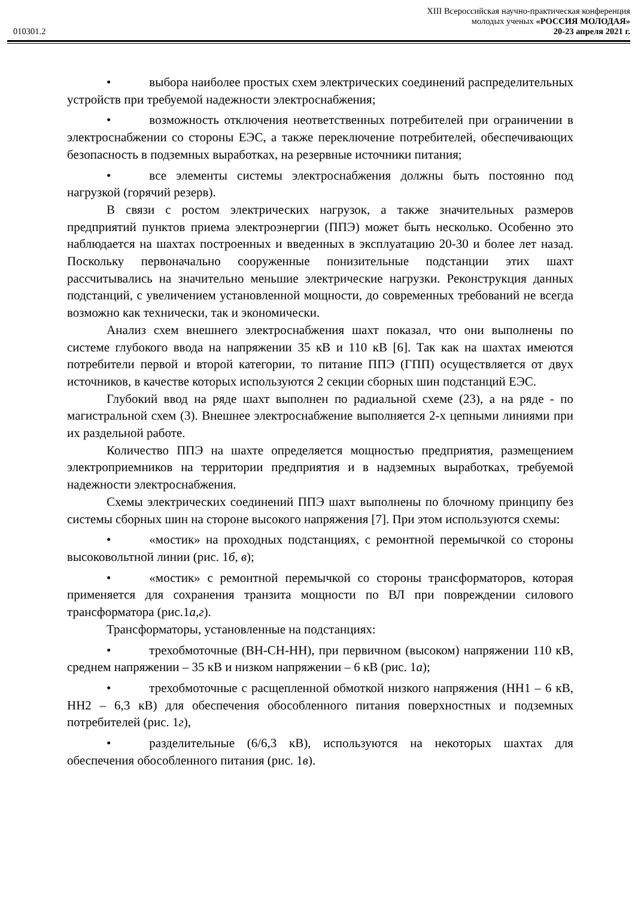010301.2
XIII Всероссийская научно-практическая конференция
молодых ученых «РОССИЯ МОЛОДАЯ»
20-23 апреля 2021 г.
• выбора наиболее простых схем электрических соединений распределительных устройств при требуемой надежности электроснабжения;
• возможность отключения неответственных потребителей при ограничении в электроснабжении со стороны ЕЭС, а также переключение потребителей, обеспечивающих безопасность в подземных выработках, на резервные источники питания;
• все элементы системы электроснабжения должны быть постоянно под нагрузкой (горячий резерв).
В связи с ростом электрических нагрузок, а также значительных размеров предприятий пунктов приема электроэнергии (ППЭ) может быть несколько. Особенно это наблюдается на шахтах построенных и введенных в эксплуатацию 20-30 и более лет назад. Поскольку первоначально сооруженные понизительные подстанции этих шахт рассчитывались на значительно меньшие электрические нагрузки. Реконструкция данных подстанций, с увеличением установленной мощности, до современных требований не всегда возможно как технически, так и экономически.
Анализ схем внешнего электроснабжения шахт показал, что они выполнены по системе глубокого ввода на напряжении 35 кВ и 110 кВ [6]. Так как на шахтах имеются потребители первой и второй категории, то питание ППЭ (ГПП) осуществляется от двух источников, в качестве которых используются 2 секции сборных шин подстанций ЕЭС.
Глубокий ввод на ряде шахт выполнен по радиальной схеме (23), а на ряде - по магистральной схем (3). Внешнее электроснабжение выполняется 2-х цепными линиями при их раздельной работе.
Количество ППЭ на шахте определяется мощностью предприятия, размещением электроприемников на территории предприятия и в надземных выработках, требуемой надежности электроснабжения.
Схемы электрических соединений ППЭ шахт выполнены по блочному принципу без системы сборных шин на стороне высокого напряжения [7]. При этом используются схемы:
• «мостик» на проходных подстанциях, с ремонтной перемычкой со стороны высоковольтной линии (рис. 1б, в);
• «мостик» с ремонтной перемычкой со стороны трансформаторов, которая применяется для сохранения транзита мощности по ВЛ при повреждении силового трансформатора (рис.1а,г).
Трансформаторы, установленные на подстанциях:
• трехобмоточные (ВН-СН-НН), при первичном (высоком) напряжении 110 кВ, среднем напряжении – 35 кВ и низком напряжении – 6 кВ (рис. 1а);
• трехобмоточные с расщепленной обмоткой низкого напряжения (НН1 – 6 кВ, НН2 – 6,3 кВ) для обеспечения обособленного питания поверхностных и подземных потребителей (рис. 1г),
• разделительные (6/6,3 кВ), используются на некоторых шахтах для обеспечения обособленного питания (рис. 1в).